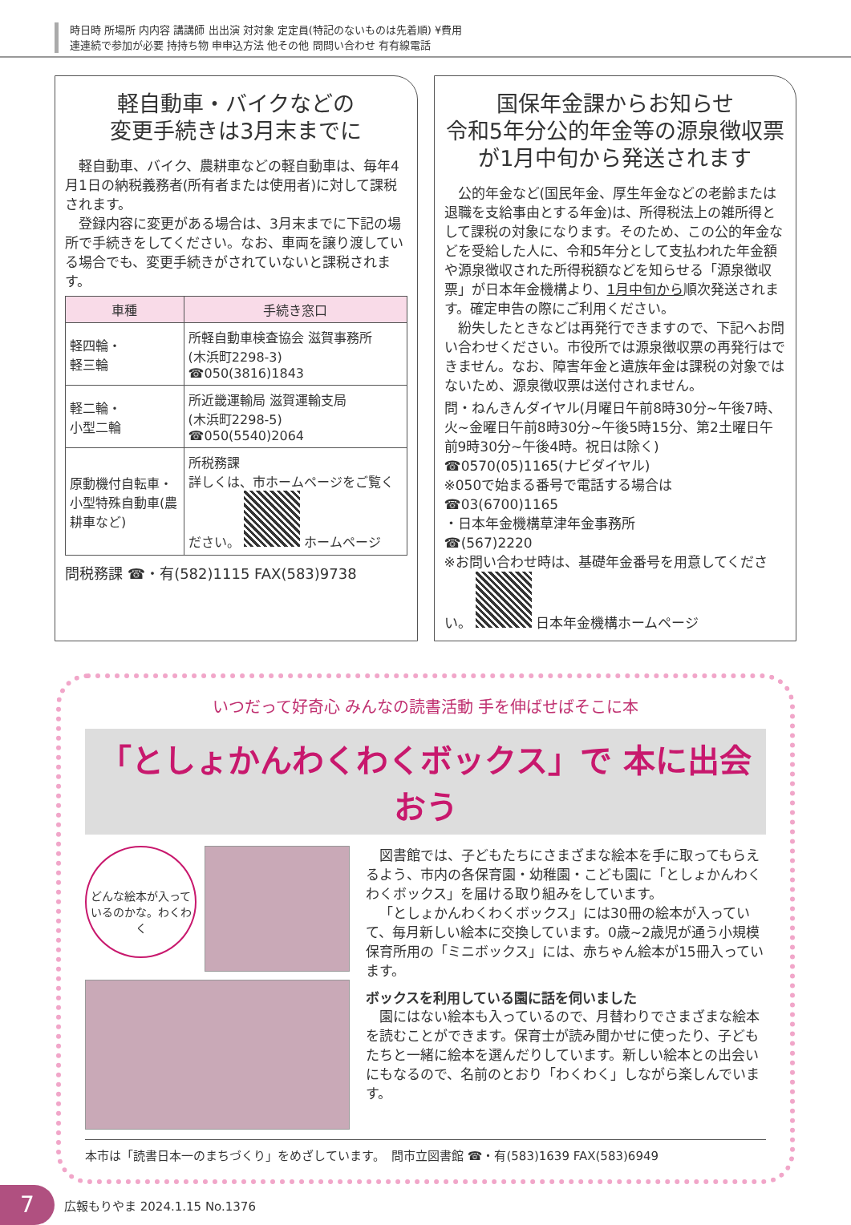時日時 所場所 内内容 講講師 出出演 対対象 定定員(特記のないものは先着順) ¥費用
連連続で参加が必要 持持ち物 申申込方法 他その他 問問い合わせ 有有線電話
軽自動車・バイクなどの
変更手続きは3月末までに
軽自動車、バイク、農耕車などの軽自動車は、毎年4月1日の納税義務者(所有者または使用者)に対して課税されます。
登録内容に変更がある場合は、3月末までに下記の場所で手続きをしてください。なお、車両を譲り渡している場合でも、変更手続きがされていないと課税されます。
| 車種 | 手続き窓口 |
| --- | --- |
| 軽四輪・ 軽三輪 | 所軽自動車検査協会 滋賀事務所 (木浜町2298-3) ☎050(3816)1843 |
| 軽二輪・ 小型二輪 | 所近畿運輸局 滋賀運輸支局 (木浜町2298-5) ☎050(5540)2064 |
| 原動機付自転車・小型特殊自動車(農耕車など) | 所税務課 詳しくは、市ホームページをご覧ください。 ホームページ |
問税務課 ☎・有(582)1115 FAX(583)9738
国保年金課からお知らせ
令和5年分公的年金等の源泉徴収票が1月中旬から発送されます
公的年金など(国民年金、厚生年金などの老齢または退職を支給事由とする年金)は、所得税法上の雑所得として課税の対象になります。そのため、この公的年金などを受給した人に、令和5年分として支払われた年金額や源泉徴収された所得税額などを知らせる「源泉徴収票」が日本年金機構より、1月中旬から順次発送されます。確定申告の際にご利用ください。
紛失したときなどは再発行できますので、下記へお問い合わせください。市役所では源泉徴収票の再発行はできません。なお、障害年金と遺族年金は課税の対象ではないため、源泉徴収票は送付されません。
問・ねんきんダイヤル(月曜日午前8時30分~午後7時、火~金曜日午前8時30分~午後5時15分、第2土曜日午前9時30分~午後4時。祝日は除く)
☎0570(05)1165(ナビダイヤル)
※050で始まる番号で電話する場合は
☎03(6700)1165
・日本年金機構草津年金事務所
☎(567)2220
※お問い合わせ時は、基礎年金番号を用意してください。 日本年金機構ホームページ
いつだって好奇心 みんなの読書活動 手を伸ばせばそこに本
「としょかんわくわくボックス」で 本に出会おう
どんな絵本が入っているのかな。わくわく
図書館では、子どもたちにさまざまな絵本を手に取ってもらえるよう、市内の各保育園・幼稚園・こども園に「としょかんわくわくボックス」を届ける取り組みをしています。
「としょかんわくわくボックス」には30冊の絵本が入っていて、毎月新しい絵本に交換しています。0歳~2歳児が通う小規模保育所用の「ミニボックス」には、赤ちゃん絵本が15冊入っています。
ボックスを利用している園に話を伺いました
園にはない絵本も入っているので、月替わりでさまざまな絵本を読むことができます。保育士が読み聞かせに使ったり、子どもたちと一緒に絵本を選んだりしています。新しい絵本との出会いにもなるので、名前のとおり「わくわく」しながら楽しんでいます。
本市は「読書日本一のまちづくり」をめざしています。　問市立図書館 ☎・有(583)1639 FAX(583)6949
7 広報もりやま 2024.1.15 No.1376